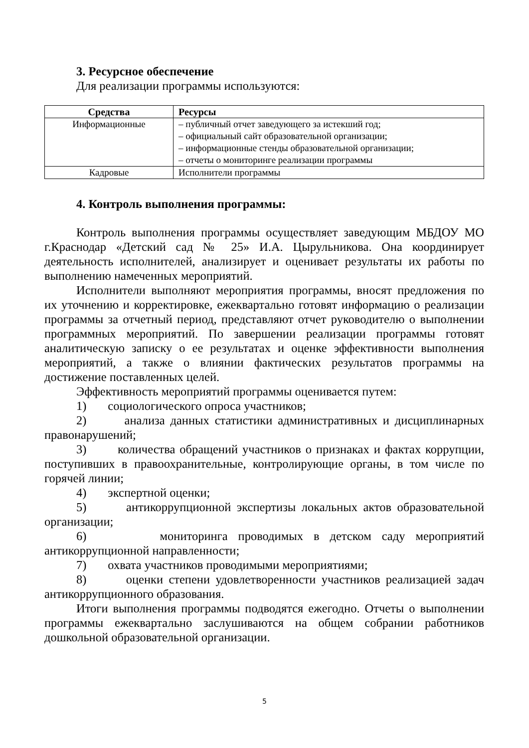3. Ресурсное обеспечение
Для реализации программы используются:
| Средства | Ресурсы |
| --- | --- |
| Информационные | – публичный отчет заведующего за истекший год; – официальный сайт образовательной организации; – информационные стенды образовательной организации; – отчеты о мониторинге реализации программы |
| Кадровые | Исполнители программы |
4. Контроль выполнения программы:
Контроль выполнения программы осуществляет заведующим МБДОУ МО г.Краснодар «Детский сад № 25» И.А. Цырульникова. Она координирует деятельность исполнителей, анализирует и оценивает результаты их работы по выполнению намеченных мероприятий.
Исполнители выполняют мероприятия программы, вносят предложения по их уточнению и корректировке, ежеквартально готовят информацию о реализации программы за отчетный период, представляют отчет руководителю о выполнении программных мероприятий. По завершении реализации программы готовят аналитическую записку о ее результатах и оценке эффективности выполнения мероприятий, а также о влиянии фактических результатов программы на достижение поставленных целей.
Эффективность мероприятий программы оценивается путем:
1) социологического опроса участников;
2) анализа данных статистики административных и дисциплинарных правонарушений;
3) количества обращений участников о признаках и фактах коррупции, поступивших в правоохранительные, контролирующие органы, в том числе по горячей линии;
4) экспертной оценки;
5) антикоррупционной экспертизы локальных актов образовательной организации;
6) мониторинга проводимых в детском саду мероприятий антикоррупционной направленности;
7) охвата участников проводимыми мероприятиями;
8) оценки степени удовлетворенности участников реализацией задач антикоррупционного образования.
Итоги выполнения программы подводятся ежегодно. Отчеты о выполнении программы ежеквартально заслушиваются на общем собрании работников дошкольной образовательной организации.
5